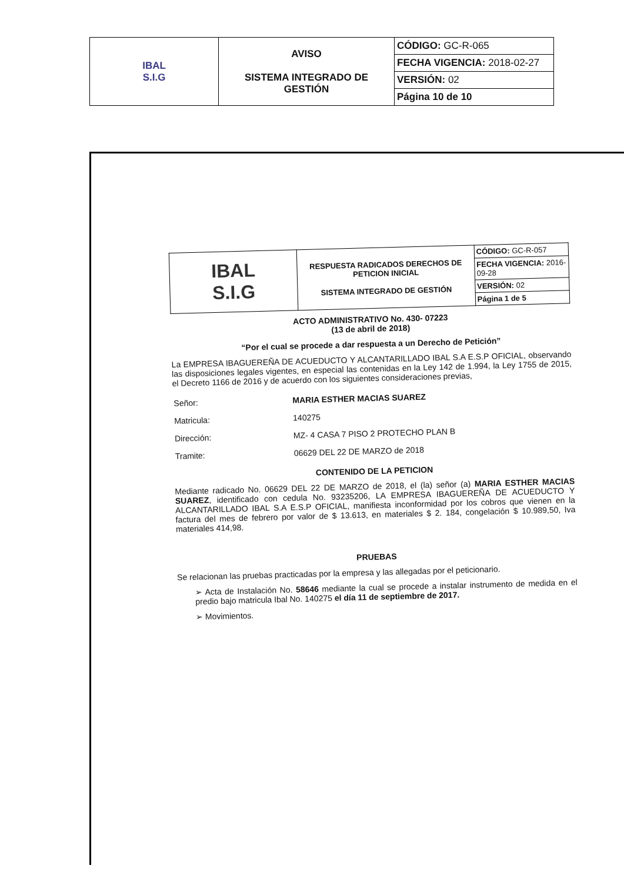| IBAL S.I.G | AVISO SISTEMA INTEGRADO DE GESTIÓN | CÓDIGO: GC-R-065 |
| | | FECHA VIGENCIA: 2018-02-27 |
| | | VERSIÓN: 02 |
| | | Página 10 de 10 |
| IBAL S.I.G | RESPUESTA RADICADOS DERECHOS DE PETICION INICIAL SISTEMA INTEGRADO DE GESTIÓN | CÓDIGO: GC-R-057 |
| | | FECHA VIGENCIA: 2016-09-28 |
| | | VERSIÓN: 02 |
| | | Página 1 de 5 |
ACTO ADMINISTRATIVO No. 430- 07223
(13 de abril de 2018)
“Por el cual se procede a dar respuesta a un Derecho de Petición”
La EMPRESA IBAGUEREÑA DE ACUEDUCTO Y ALCANTARILLADO IBAL S.A E.S.P OFICIAL, observando las disposiciones legales vigentes, en especial las contenidas en la Ley 142 de 1.994, la Ley 1755 de 2015, el Decreto 1166 de 2016 y de acuerdo con los siguientes consideraciones previas,
| Señor: | MARIA ESTHER MACIAS SUAREZ |
| Matricula: | 140275 |
| Dirección: | MZ- 4 CASA 7 PISO 2 PROTECHO PLAN B |
| Tramite: | 06629 DEL 22 DE MARZO de 2018 |
CONTENIDO DE LA PETICION
Mediante radicado No. 06629 DEL 22 DE MARZO de 2018, el (la) señor (a) MARIA ESTHER MACIAS SUAREZ, identificado con cedula No. 93235206, LA EMPRESA IBAGUEREÑA DE ACUEDUCTO Y ALCANTARILLADO IBAL S.A E.S.P OFICIAL, manifiesta inconformidad por los cobros que vienen en la factura del mes de febrero por valor de $ 13.613, en materiales $ 2. 184, congelación $ 10.989,50, Iva materiales 414,98.
PRUEBAS
Se relacionan las pruebas practicadas por la empresa y las allegadas por el peticionario.
➢ Acta de Instalación No. 58646 mediante la cual se procede a instalar instrumento de medida en el predio bajo matricula Ibal No. 140275 el día 11 de septiembre de 2017.
➢ Movimientos.